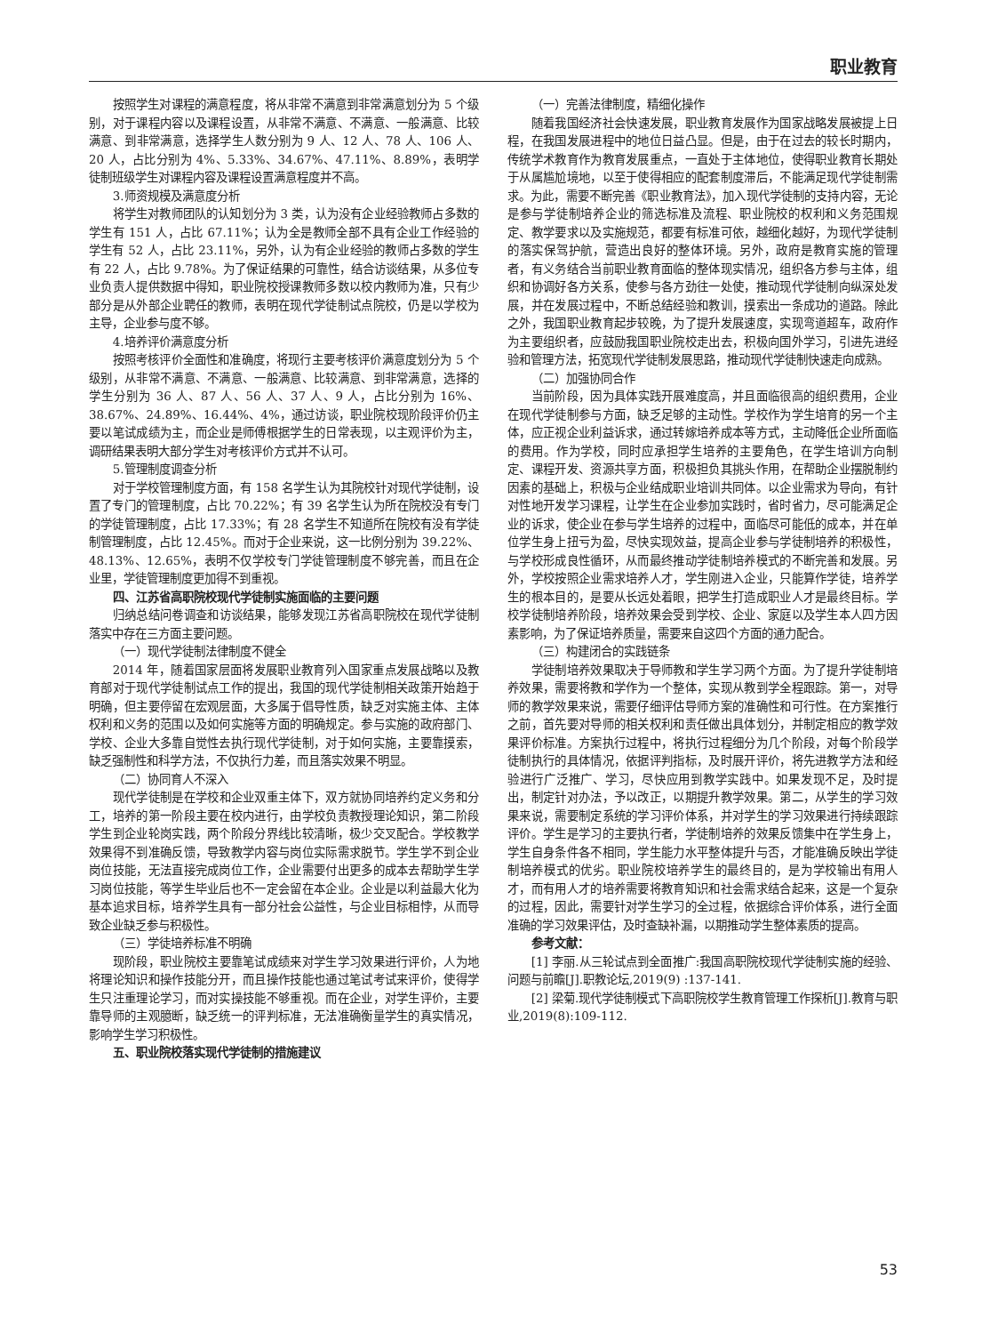职业教育
按照学生对课程的满意程度，将从非常不满意到非常满意划分为 5 个级别，对于课程内容以及课程设置，从非常不满意、不满意、一般满意、比较满意、到非常满意，选择学生人数分别为 9 人、12 人、78 人、106 人、20 人，占比分别为 4%、5.33%、34.67%、47.11%、8.89%，表明学徒制班级学生对课程内容及课程设置满意程度并不高。
3.师资规模及满意度分析
将学生对教师团队的认知划分为 3 类，认为没有企业经验教师占多数的学生有 151 人，占比 67.11%；认为全是教师全部不具有企业工作经验的学生有 52 人，占比 23.11%，另外，认为有企业经验的教师占多数的学生有 22 人，占比 9.78%。为了保证结果的可靠性，结合访谈结果，从多位专业负责人提供数据中得知，职业院校授课教师多数以校内教师为准，只有少部分是从外部企业聘任的教师，表明在现代学徒制试点院校，仍是以学校为主导，企业参与度不够。
4.培养评价满意度分析
按照考核评价全面性和准确度，将现行主要考核评价满意度划分为 5 个级别，从非常不满意、不满意、一般满意、比较满意、到非常满意，选择的学生分别为 36 人、87 人、56 人、37 人、9 人，占比分别为 16%、38.67%、24.89%、16.44%、4%，通过访谈，职业院校现阶段评价仍主要以笔试成绩为主，而企业是师傅根据学生的日常表现，以主观评价为主，调研结果表明大部分学生对考核评价方式并不认可。
5.管理制度调查分析
对于学校管理制度方面，有 158 名学生认为其院校针对现代学徒制，设置了专门的管理制度，占比 70.22%；有 39 名学生认为所在院校没有专门的学徒管理制度，占比 17.33%；有 28 名学生不知道所在院校有没有学徒制管理制度，占比 12.45%。而对于企业来说，这一比例分别为 39.22%、48.13%、12.65%，表明不仅学校专门学徒管理制度不够完善，而且在企业里，学徒管理制度更加得不到重视。
四、江苏省高职院校现代学徒制实施面临的主要问题
归纳总结问卷调查和访谈结果，能够发现江苏省高职院校在现代学徒制落实中存在三方面主要问题。
（一）现代学徒制法律制度不健全
2014 年，随着国家层面将发展职业教育列入国家重点发展战略以及教育部对于现代学徒制试点工作的提出，我国的现代学徒制相关政策开始趋于明确，但主要停留在宏观层面，大多属于倡导性质，缺乏对实施主体、主体权利和义务的范围以及如何实施等方面的明确规定。参与实施的政府部门、学校、企业大多靠自觉性去执行现代学徒制，对于如何实施，主要靠摸索，缺乏强制性和科学方法，不仅执行力差，而且落实效果不明显。
（二）协同育人不深入
现代学徒制是在学校和企业双重主体下，双方就协同培养约定义务和分工，培养的第一阶段主要在校内进行，由学校负责教授理论知识，第二阶段学生到企业轮岗实践，两个阶段分界线比较清晰，极少交叉配合。学校教学效果得不到准确反馈，导致教学内容与岗位实际需求脱节。学生学不到企业岗位技能，无法直接完成岗位工作，企业需要付出更多的成本去帮助学生学习岗位技能，等学生毕业后也不一定会留在本企业。企业是以利益最大化为基本追求目标，培养学生具有一部分社会公益性，与企业目标相悖，从而导致企业缺乏参与积极性。
（三）学徒培养标准不明确
现阶段，职业院校主要靠笔试成绩来对学生学习效果进行评价，人为地将理论知识和操作技能分开，而且操作技能也通过笔试考试来评价，使得学生只注重理论学习，而对实操技能不够重视。而在企业，对学生评价，主要靠导师的主观臆断，缺乏统一的评判标准，无法准确衡量学生的真实情况，影响学生学习积极性。
五、职业院校落实现代学徒制的措施建议
（一）完善法律制度，精细化操作
随着我国经济社会快速发展，职业教育发展作为国家战略发展被提上日程，在我国发展进程中的地位日益凸显。但是，由于在过去的较长时期内，传统学术教育作为教育发展重点，一直处于主体地位，使得职业教育长期处于从属尴尬境地，以至于使得相应的配套制度滞后，不能满足现代学徒制需求。为此，需要不断完善《职业教育法》，加入现代学徒制的支持内容，无论是参与学徒制培养企业的筛选标准及流程、职业院校的权利和义务范围规定、教学要求以及实施规范，都要有标准可依，越细化越好，为现代学徒制的落实保驾护航，营造出良好的整体环境。另外，政府是教育实施的管理者，有义务结合当前职业教育面临的整体现实情况，组织各方参与主体，组织和协调好各方关系，使参与各方劲往一处使，推动现代学徒制向纵深处发展，并在发展过程中，不断总结经验和教训，摸索出一条成功的道路。除此之外，我国职业教育起步较晚，为了提升发展速度，实现弯道超车，政府作为主要组织者，应鼓励我国职业院校走出去，积极向国外学习，引进先进经验和管理方法，拓宽现代学徒制发展思路，推动现代学徒制快速走向成熟。
（二）加强协同合作
当前阶段，因为具体实践开展难度高，并且面临很高的组织费用，企业在现代学徒制参与方面，缺乏足够的主动性。学校作为学生培育的另一个主体，应正视企业利益诉求，通过转嫁培养成本等方式，主动降低企业所面临的费用。作为学校，同时应承担学生培养的主要角色，在学生培训方向制定、课程开发、资源共享方面，积极担负其挑头作用，在帮助企业摆脱制约因素的基础上，积极与企业结成职业培训共同体。以企业需求为导向，有针对性地开发学习课程，让学生在企业参加实践时，省时省力，尽可能满足企业的诉求，使企业在参与学生培养的过程中，面临尽可能低的成本，并在单位学生身上扭亏为盈，尽快实现效益，提高企业参与学徒制培养的积极性，与学校形成良性循环，从而最终推动学徒制培养模式的不断完善和发展。另外，学校按照企业需求培养人才，学生刚进入企业，只能算作学徒，培养学生的根本目的，是要从长远处着眼，把学生打造成职业人才是最终目标。学校学徒制培养阶段，培养效果会受到学校、企业、家庭以及学生本人四方因素影响，为了保证培养质量，需要来自这四个方面的通力配合。
（三）构建闭合的实践链条
学徒制培养效果取决于导师教和学生学习两个方面。为了提升学徒制培养效果，需要将教和学作为一个整体，实现从教到学全程跟踪。第一，对导师的教学效果来说，需要仔细评估导师方案的准确性和可行性。在方案推行之前，首先要对导师的相关权利和责任做出具体划分，并制定相应的教学效果评价标准。方案执行过程中，将执行过程细分为几个阶段，对每个阶段学徒制执行的具体情况，依据评判指标，及时展开评价，将先进教学方法和经验进行广泛推广、学习，尽快应用到教学实践中。如果发现不足，及时提出，制定针对办法，予以改正，以期提升教学效果。第二，从学生的学习效果来说，需要制定系统的学习评价体系，并对学生的学习效果进行持续跟踪评价。学生是学习的主要执行者，学徒制培养的效果反馈集中在学生身上，学生自身条件各不相同，学生能力水平整体提升与否，才能准确反映出学徒制培养模式的优劣。职业院校培养学生的最终目的，是为学校输出有用人才，而有用人才的培养需要将教育知识和社会需求结合起来，这是一个复杂的过程，因此，需要针对学生学习的全过程，依据综合评价体系，进行全面准确的学习效果评估，及时查缺补漏，以期推动学生整体素质的提高。
参考文献：
[1] 李丽.从三轮试点到全面推广:我国高职院校现代学徒制实施的经验、问题与前瞻[J].职教论坛,2019(9) :137-141.
[2] 梁菊.现代学徒制模式下高职院校学生教育管理工作探析[J].教育与职业,2019(8):109-112.
53